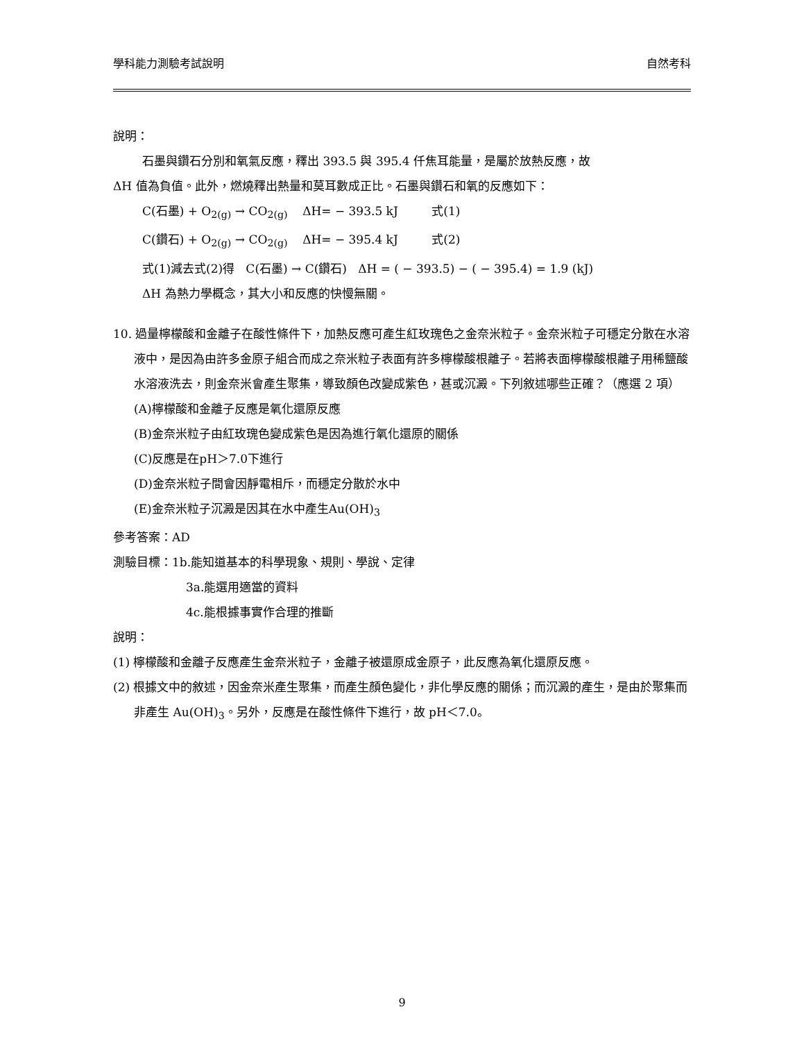學科能力測驗考試說明 自然考科
說明：
石墨與鑽石分別和氧氣反應，釋出 393.5 與 395.4 仟焦耳能量，是屬於放熱反應，故
ΔH 值為負值。此外，燃燒釋出熱量和莫耳數成正比。石墨與鑽石和氧的反應如下：
C(石墨) + O<sub>2(g)</sub> → CO<sub>2(g)</sub> ΔH= − 393.5 kJ 式(1)
C(鑽石) + O<sub>2(g)</sub> → CO<sub>2(g)</sub> ΔH= − 395.4 kJ 式(2)
式(1)減去式(2)得 C(石墨) → C(鑽石) ΔH = ( − 393.5) − ( − 395.4) = 1.9 (kJ)
ΔH 為熱力學概念，其大小和反應的快慢無關。
10. 過量檸檬酸和金離子在酸性條件下，加熱反應可產生紅玫瑰色之金奈米粒子。金奈米粒子可穩定分散在水溶液中，是因為由許多金原子組合而成之奈米粒子表面有許多檸檬酸根離子。若將表面檸檬酸根離子用稀鹽酸水溶液洗去，則金奈米會產生聚集，導致顏色改變成紫色，甚或沉澱。下列敘述哪些正確？（應選 2 項）
(A)檸檬酸和金離子反應是氧化還原反應
(B)金奈米粒子由紅玫瑰色變成紫色是因為進行氧化還原的關係
(C)反應是在pH＞7.0下進行
(D)金奈米粒子間會因靜電相斥，而穩定分散於水中
(E)金奈米粒子沉澱是因其在水中產生Au(OH)<sub>3</sub>
參考答案：AD
測驗目標：1b.能知道基本的科學現象、規則、學說、定律
3a.能選用適當的資料
4c.能根據事實作合理的推斷
說明：
(1) 檸檬酸和金離子反應產生金奈米粒子，金離子被還原成金原子，此反應為氧化還原反應。
(2) 根據文中的敘述，因金奈米產生聚集，而產生顏色變化，非化學反應的關係；而沉澱的產生，是由於聚集而非產生 Au(OH)<sub>3</sub>。另外，反應是在酸性條件下進行，故 pH＜7.0。
9